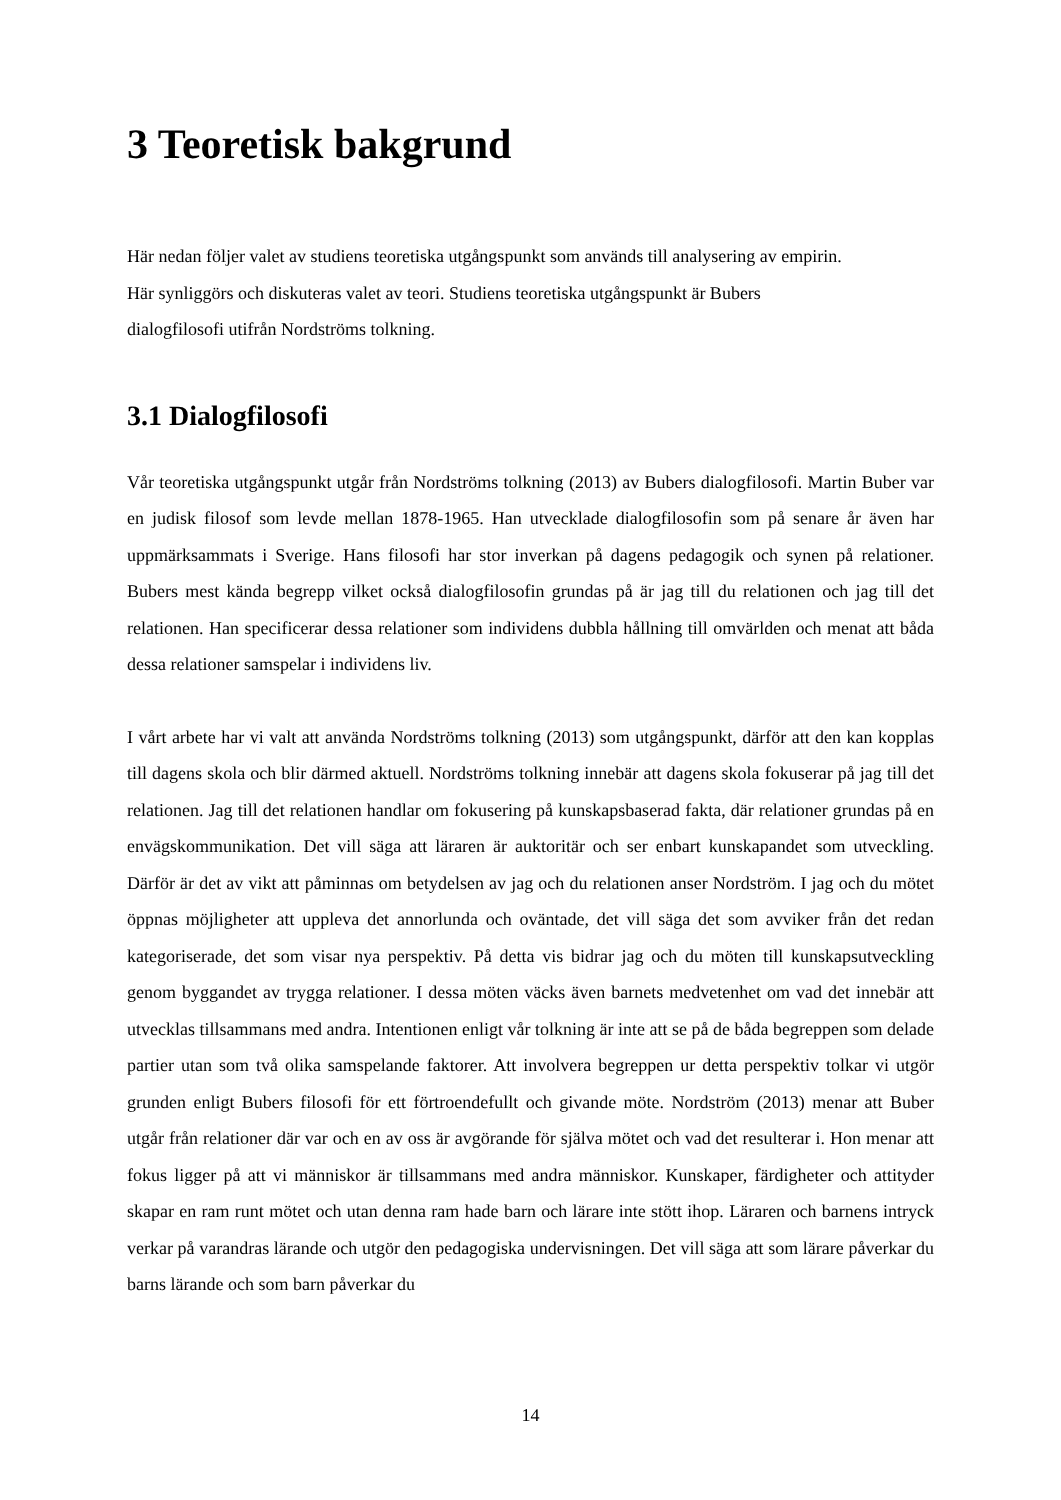3 Teoretisk bakgrund
Här nedan följer valet av studiens teoretiska utgångspunkt som används till analysering av empirin.
Här synliggörs och diskuteras valet av teori. Studiens teoretiska utgångspunkt är Bubers
dialogfilosofi utifrån Nordströms tolkning.
3.1 Dialogfilosofi
Vår teoretiska utgångspunkt utgår från Nordströms tolkning (2013) av Bubers dialogfilosofi. Martin Buber var en judisk filosof som levde mellan 1878-1965. Han utvecklade dialogfilosofin som på senare år även har uppmärksammats i Sverige. Hans filosofi har stor inverkan på dagens pedagogik och synen på relationer. Bubers mest kända begrepp vilket också dialogfilosofin grundas på är jag till du relationen och jag till det relationen. Han specificerar dessa relationer som individens dubbla hållning till omvärlden och menat att båda dessa relationer samspelar i individens liv.
I vårt arbete har vi valt att använda Nordströms tolkning (2013) som utgångspunkt, därför att den kan kopplas till dagens skola och blir därmed aktuell. Nordströms tolkning innebär att dagens skola fokuserar på jag till det relationen. Jag till det relationen handlar om fokusering på kunskapsbaserad fakta, där relationer grundas på en envägskommunikation. Det vill säga att läraren är auktoritär och ser enbart kunskapandet som utveckling. Därför är det av vikt att påminnas om betydelsen av jag och du relationen anser Nordström. I jag och du mötet öppnas möjligheter att uppleva det annorlunda och oväntade, det vill säga det som avviker från det redan kategoriserade, det som visar nya perspektiv. På detta vis bidrar jag och du möten till kunskapsutveckling genom byggandet av trygga relationer. I dessa möten väcks även barnets medvetenhet om vad det innebär att utvecklas tillsammans med andra. Intentionen enligt vår tolkning är inte att se på de båda begreppen som delade partier utan som två olika samspelande faktorer. Att involvera begreppen ur detta perspektiv tolkar vi utgör grunden enligt Bubers filosofi för ett förtroendefullt och givande möte. Nordström (2013) menar att Buber utgår från relationer där var och en av oss är avgörande för själva mötet och vad det resulterar i. Hon menar att fokus ligger på att vi människor är tillsammans med andra människor. Kunskaper, färdigheter och attityder skapar en ram runt mötet och utan denna ram hade barn och lärare inte stött ihop. Läraren och barnens intryck verkar på varandras lärande och utgör den pedagogiska undervisningen. Det vill säga att som lärare påverkar du barns lärande och som barn påverkar du
14